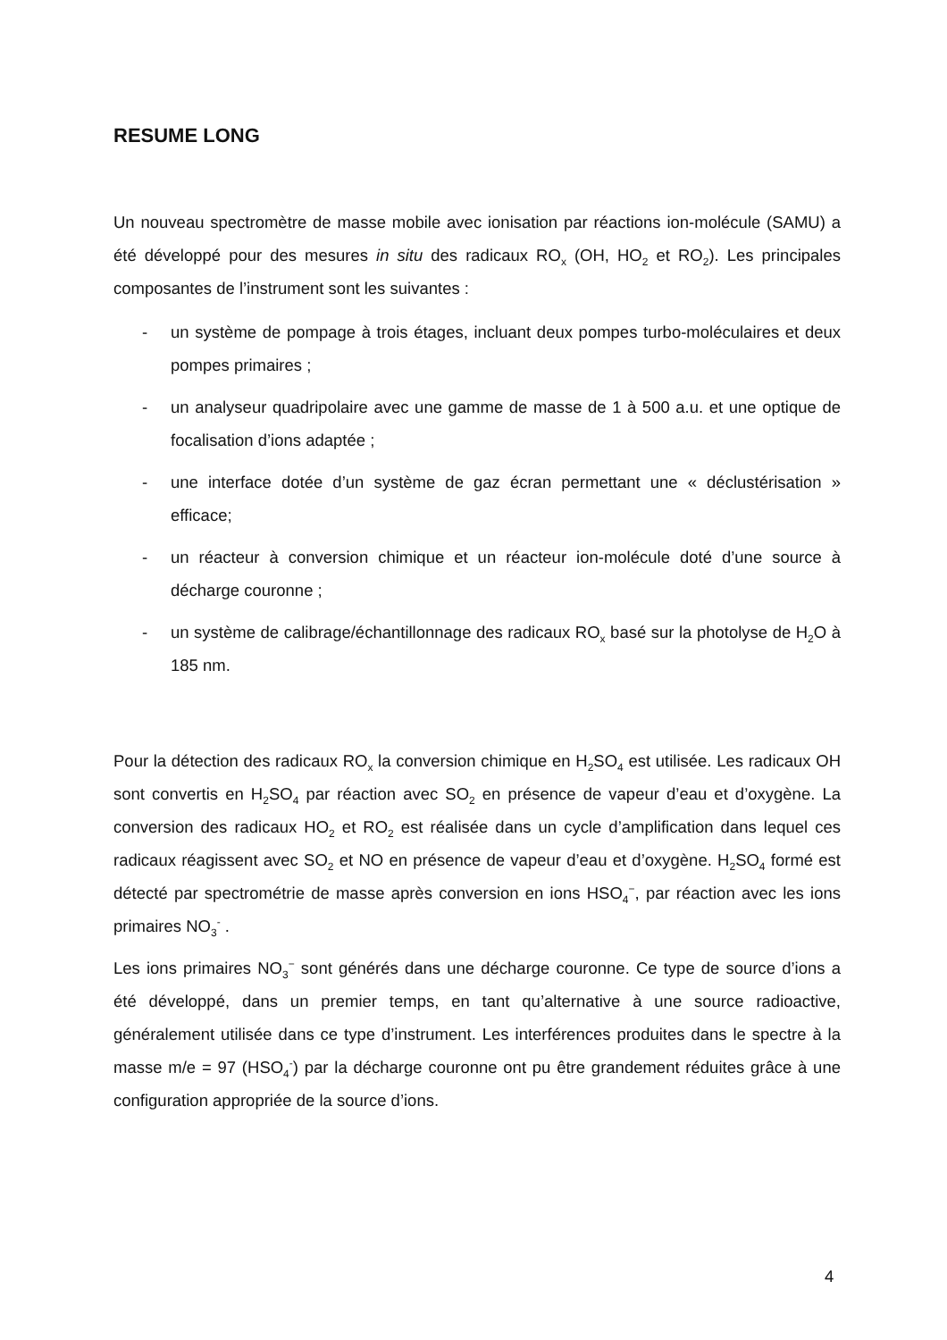RESUME LONG
Un nouveau spectromètre de masse mobile avec ionisation par réactions ion-molécule (SAMU) a été développé pour des mesures in situ des radicaux RO<sub>x</sub> (OH, HO<sub>2</sub> et RO<sub>2</sub>). Les principales composantes de l’instrument sont les suivantes :
- un système de pompage à trois étages, incluant deux pompes turbo-moléculaires et deux pompes primaires ;
- un analyseur quadripolaire avec une gamme de masse de 1 à 500 a.u. et une optique de focalisation d’ions adaptée ;
- une interface dotée d’un système de gaz écran permettant une « déclustérisation » efficace;
- un réacteur à conversion chimique et un réacteur ion-molécule doté d’une source à décharge couronne ;
- un système de calibrage/échantillonnage des radicaux RO<sub>x</sub> basé sur la photolyse de H<sub>2</sub>O à 185 nm.
Pour la détection des radicaux RO<sub>x</sub> la conversion chimique en H<sub>2</sub>SO<sub>4</sub> est utilisée. Les radicaux OH sont convertis en H<sub>2</sub>SO<sub>4</sub> par réaction avec SO<sub>2</sub> en présence de vapeur d’eau et d’oxygène. La conversion des radicaux HO<sub>2</sub> et RO<sub>2</sub> est réalisée dans un cycle d’amplification dans lequel ces radicaux réagissent avec SO<sub>2</sub> et NO en présence de vapeur d’eau et d’oxygène. H<sub>2</sub>SO<sub>4</sub> formé est détecté par spectrométrie de masse après conversion en ions HSO<sub>4</sub><sup>−</sup>, par réaction avec les ions primaires NO<sub>3</sub><sup>-</sup> .
Les ions primaires NO<sub>3</sub><sup>−</sup> sont générés dans une décharge couronne. Ce type de source d’ions a été développé, dans un premier temps, en tant qu’alternative à une source radioactive, généralement utilisée dans ce type d’instrument. Les interférences produites dans le spectre à la masse m/e = 97 (HSO<sub>4</sub><sup>-</sup>) par la décharge couronne ont pu être grandement réduites grâce à une configuration appropriée de la source d’ions.
4